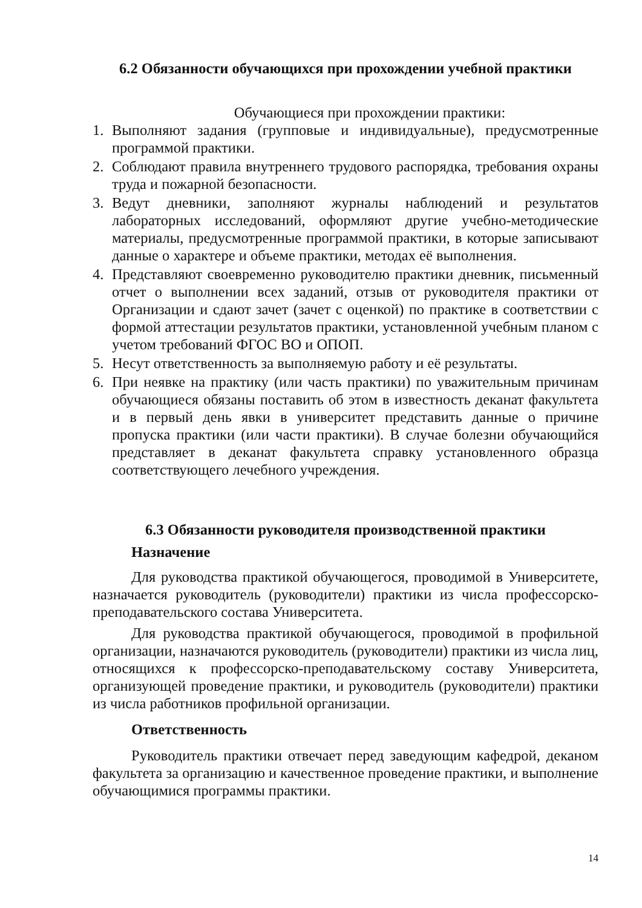6.2 Обязанности обучающихся при прохождении учебной практики
Обучающиеся при прохождении практики:
1. Выполняют задания (групповые и индивидуальные), предусмотренные программой практики.
2. Соблюдают правила внутреннего трудового распорядка, требования охраны труда и пожарной безопасности.
3. Ведут дневники, заполняют журналы наблюдений и результатов лабораторных исследований, оформляют другие учебно-методические материалы, предусмотренные программой практики, в которые записывают данные о характере и объеме практики, методах её выполнения.
4. Представляют своевременно руководителю практики дневник, письменный отчет о выполнении всех заданий, отзыв от руководителя практики от Организации и сдают зачет (зачет с оценкой) по практике в соответствии с формой аттестации результатов практики, установленной учебным планом с учетом требований ФГОС ВО и ОПОП.
5. Несут ответственность за выполняемую работу и её результаты.
6. При неявке на практику (или часть практики) по уважительным причинам обучающиеся обязаны поставить об этом в известность деканат факультета и в первый день явки в университет представить данные о причине пропуска практики (или части практики). В случае болезни обучающийся представляет в деканат факультета справку установленного образца соответствующего лечебного учреждения.
6.3 Обязанности руководителя производственной практики
Назначение
Для руководства практикой обучающегося, проводимой в Университете, назначается руководитель (руководители) практики из числа профессорско-преподавательского состава Университета.
Для руководства практикой обучающегося, проводимой в профильной организации, назначаются руководитель (руководители) практики из числа лиц, относящихся к профессорско-преподавательскому составу Университета, организующей проведение практики, и руководитель (руководители) практики из числа работников профильной организации.
Ответственность
Руководитель практики отвечает перед заведующим кафедрой, деканом факультета за организацию и качественное проведение практики, и выполнение обучающимися программы практики.
14